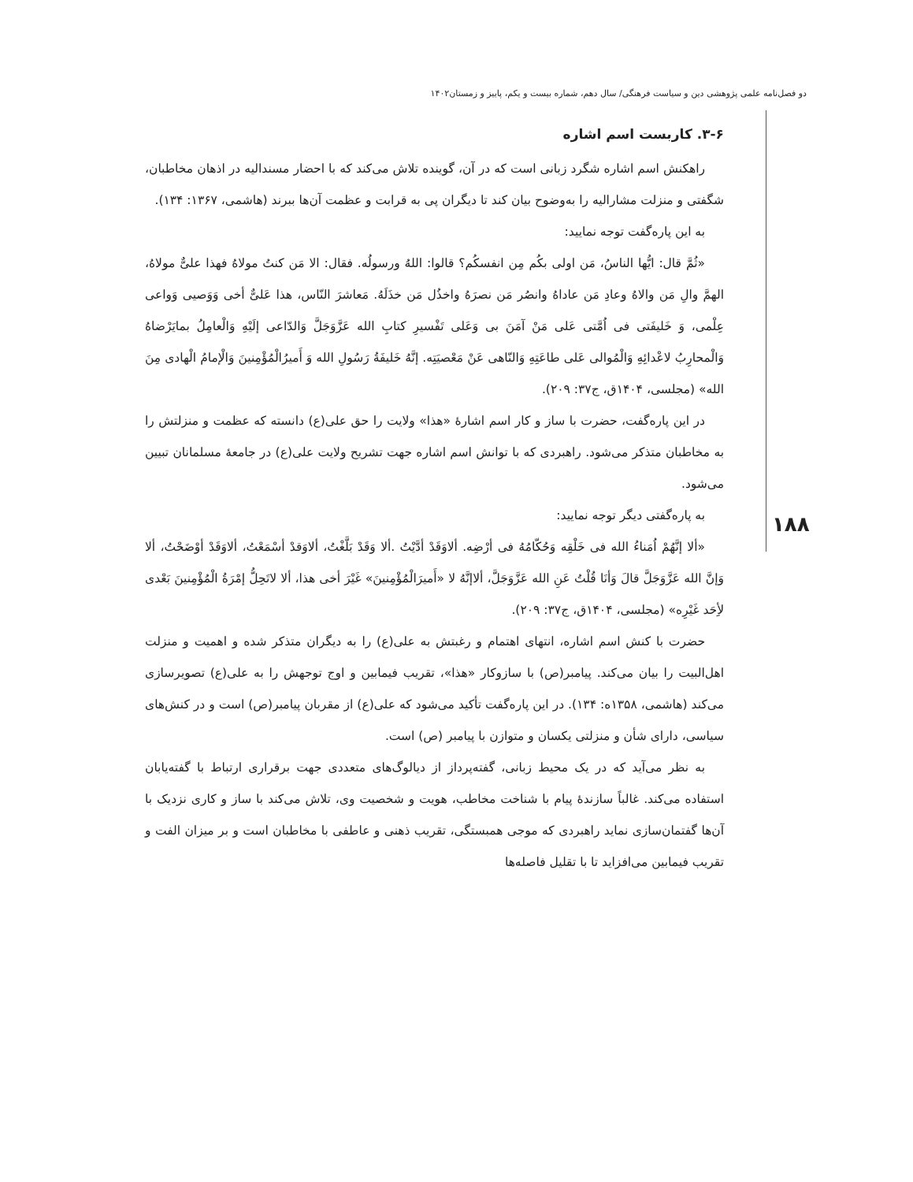دو فصل‌نامه علمی پژوهشی دین و سیاست فرهنگی/ سال دهم، شماره بیست و یکم، پاییز و زمستان۱۴۰۲
۱۸۸
۳-۶. کاربست اسم اشاره
راهکنش اسم اشاره شگرد زبانی است که در آن، گوینده تلاش می‌کند که با احضار مسندالیه در اذهان مخاطبان، شگفتی و منزلت مشارالیه را به‌وضوح بیان کند تا دیگران پی به قرابت و عظمت آن‌ها ببرند (هاشمی، ۱۳۶۷: ۱۳۴).
به این پاره‌گفت توجه نمایید:
«ثُمَّ قال: ایُّها الناسُ، مَن اولی بکُم مِن انفسکُم؟ قالوا: اللهُ ورسولُه. فقال: الا مَن کنتُ مولاهُ فهذا علیٌّ مولاهُ، الهمَّ والِ مَن والاهُ وعادِ مَن عاداهُ وانصُر مَن نصرَهُ واخذُل مَن خذَلَهُ. مَعاشرَ النّاس، هذا عَلیٌّ أخی وَوَصیی وَواعی عِلْمی، وَ خَلیفَتی فی اُمَّتی عَلی مَنْ آمَنَ بی وَعَلی تَفْسیرِ کتابِ الله عَزَّوَجَلَّ وَالدّاعی إلَیْهِ وَالْعامِلُ بمایَرْضاهُ وَالْمحارِبُ لاعْدائِهِ وَالْمُوالی عَلی طاعَتِهِ وَالنّاهی عَنْ مَعْصیَتِه. إنَّهُ خَلیفَةُ رَسُولِ الله وَ أَمیرُالْمُؤْمِنینَ وَالْإمامُ الْهادی مِنَ الله» (مجلسی، ۱۴۰۴ق، ج۳۷: ۲۰۹).
در این پاره‌گفت، حضرت با ساز و کار اسم اشارۀ «هذا» ولایت را حق علی(ع) دانسته که عظمت و منزلتش را به مخاطبان متذکر می‌شود. راهبردی که با توانش اسم اشاره جهت تشریح ولایت علی(ع) در جامعۀ مسلمانان تبیین می‌شود.
به پاره‌گفتی دیگر توجه نمایید:
«ألا إنَّهُمْ اُمَناءُ الله فی خَلْقِه وَحُکّامُهُ فی أرْضِه. ألاوَقَدْ أدَّیْتُ .ألا وَقَدْ بَلَّغْتُ، ألاوَقدْ أسْمَعْتُ، ألاوَقَدْ أوْضَحْتُ، ألا وَإنَّ الله عَزَّوَجَلَّ قالَ وَأنَا قُلْتُ عَنِ الله عَزَّوَجَلَّ، ألاإنَّهُ لا «أَمیرَالْمُؤْمِنینَ» غَیْرَ أخی هذا، ألا لاتَحِلُّ إمْرَةُ الْمُؤْمِنینَ بَعْدی لأِحَد غَیْرِه» (مجلسی، ۱۴۰۴ق، ج۳۷: ۲۰۹).
حضرت با کنش اسم اشاره، انتهای اهتمام و رغبتش به علی(ع) را به دیگران متذکر شده و اهمیت و منزلت اهل‌البیت را بیان می‌کند. پیامبر(ص) با سازوکار «هذا»، تقریب فیمابین و اوج توجهش را به علی(ع) تصویرسازی می‌کند (هاشمی، ۱۳۵۸ه: ۱۳۴). در این پاره‌گفت تأکید می‌شود که علی(ع) از مقربان پیامبر(ص) است و در کنش‌های سیاسی، دارای شأن و منزلتی یکسان و متوازن با پیامبر (ص) است.
به نظر می‌آید که در یک محیط زبانی، گفته‌پرداز از دیالوگ‌های متعددی جهت برقراری ارتباط با گفته‌یابان استفاده می‌کند. غالباً سازندۀ پیام با شناخت مخاطب، هویت و شخصیت وی، تلاش می‌کند با ساز و کاری نزدیک با آن‌ها گفتمان‌سازی نماید راهبردی که موجی همبستگی، تقریب ذهنی و عاطفی با مخاطبان است و بر میزان الفت و تقریب فیمابین می‌افزاید تا با تقلیل فاصله‌ها